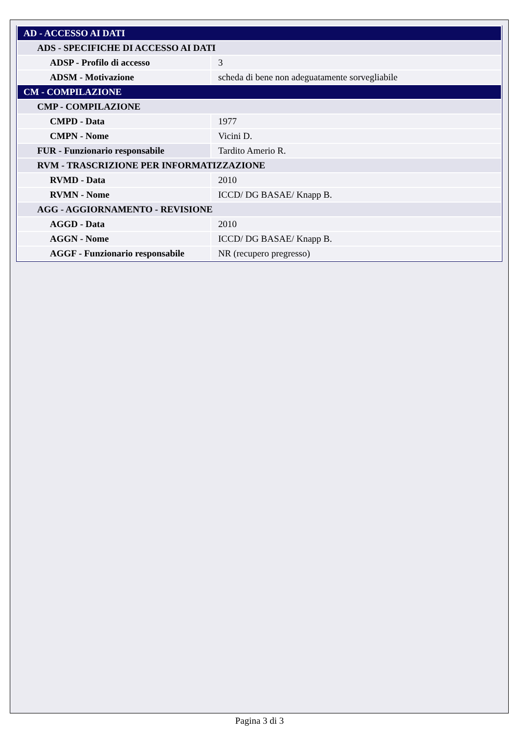| AD - ACCESSO AI DATI | |
| ADS - SPECIFICHE DI ACCESSO AI DATI | |
| ADSP - Profilo di accesso | 3 |
| ADSM - Motivazione | scheda di bene non adeguatamente sorvegliabile |
| CM - COMPILAZIONE | |
| CMP - COMPILAZIONE | |
| CMPD - Data | 1977 |
| CMPN - Nome | Vicini D. |
| FUR - Funzionario responsabile | Tardito Amerio R. |
| RVM - TRASCRIZIONE PER INFORMATIZZAZIONE | |
| RVMD - Data | 2010 |
| RVMN - Nome | ICCD/ DG BASAE/ Knapp B. |
| AGG - AGGIORNAMENTO - REVISIONE | |
| AGGD - Data | 2010 |
| AGGN - Nome | ICCD/ DG BASAE/ Knapp B. |
| AGGF - Funzionario responsabile | NR (recupero pregresso) |
Pagina 3 di 3